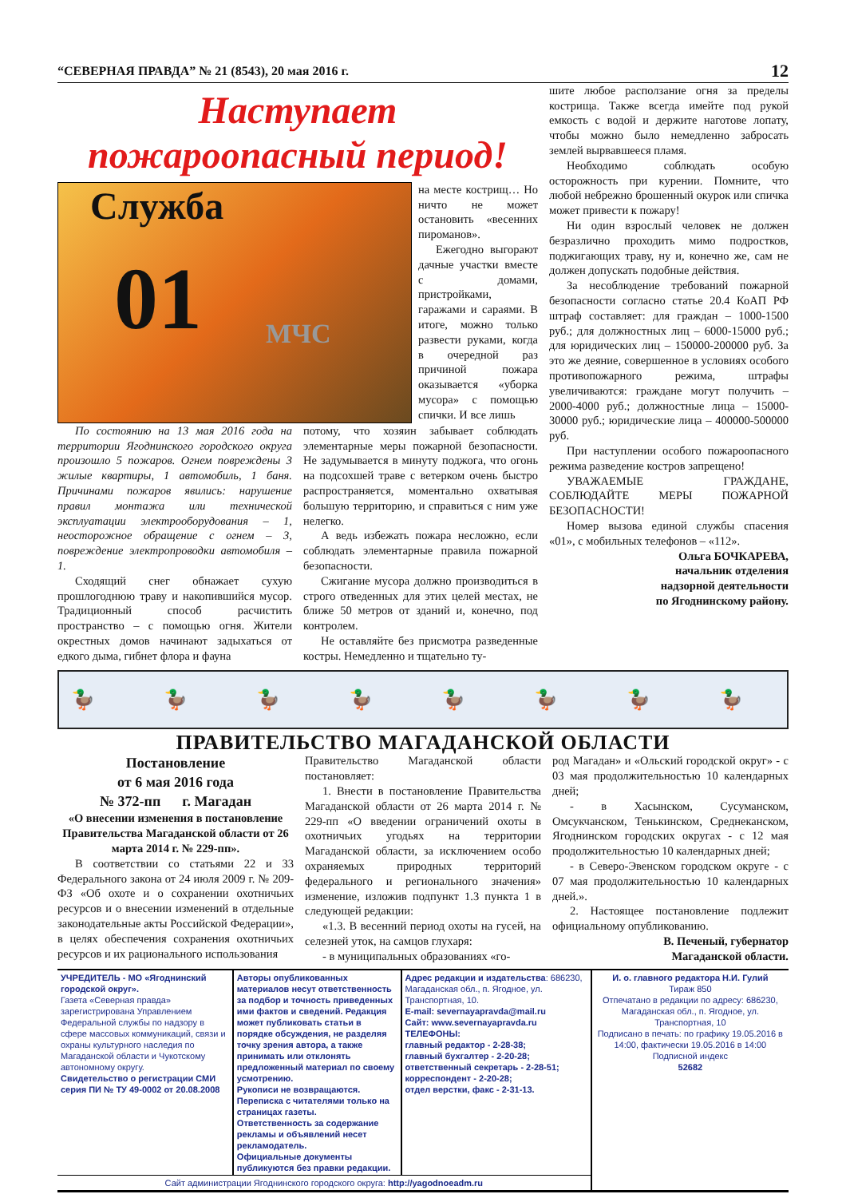“СЕВЕРНАЯ ПРАВДА” № 21 (8543), 20 мая 2016 г. 12
Наступает
пожароопасный период!
Служба
01 МЧС
на месте кострищ… Но ничто не может остановить «весенних пироманов».
Ежегодно выгорают дачные участки вместе с домами, пристройками, гаражами и сараями. В итоге, можно только развести руками, когда в очередной раз причиной пожара оказывается «уборка мусора» с помощью спички. И все лишь
По состоянию на 13 мая 2016 года на территории Ягоднинского городского округа произошло 5 пожаров. Огнем повреждены 3 жилые квартиры, 1 автомобиль, 1 баня. Причинами пожаров явились: нарушение правил монтажа или технической эксплуатации электрооборудования – 1, неосторожное обращение с огнем – 3, повреждение электропроводки автомобиля – 1.
Сходящий снег обнажает сухую прошлогоднюю траву и накопившийся мусор. Традиционный способ расчистить пространство – с помощью огня. Жители окрестных домов начинают задыхаться от едкого дыма, гибнет флора и фауна
потому, что хозяин забывает соблюдать элементарные меры пожарной безопасности. Не задумывается в минуту поджога, что огонь на подсохшей траве с ветерком очень быстро распространяется, моментально охватывая большую территорию, и справиться с ним уже нелегко.
А ведь избежать пожара несложно, если соблюдать элементарные правила пожарной безопасности.
Сжигание мусора должно производиться в строго отведенных для этих целей местах, не ближе 50 метров от зданий и, конечно, под контролем.
Не оставляйте без присмотра разведенные костры. Немедленно и тщательно ту-
шите любое расползание огня за пределы кострища. Также всегда имейте под рукой емкость с водой и держите наготове лопату, чтобы можно было немедленно забросать землей вырвавшееся пламя.
Необходимо соблюдать особую осторожность при курении. Помните, что любой небрежно брошенный окурок или спичка может привести к пожару!
Ни один взрослый человек не должен безразлично проходить мимо подростков, поджигающих траву, ну и, конечно же, сам не должен допускать подобные действия.
За несоблюдение требований пожарной безопасности согласно статье 20.4 КоАП РФ штраф составляет: для граждан – 1000-1500 руб.; для должностных лиц – 6000-15000 руб.; для юридических лиц – 150000-200000 руб. За это же деяние, совершенное в условиях особого противопожарного режима, штрафы увеличиваются: граждане могут получить – 2000-4000 руб.; должностные лица – 15000-30000 руб.; юридические лица – 400000-500000 руб.
При наступлении особого пожароопасного режима разведение костров запрещено!
УВАЖАЕМЫЕ ГРАЖДАНЕ, СОБЛЮДАЙТЕ МЕРЫ ПОЖАРНОЙ БЕЗОПАСНОСТИ!
Номер вызова единой службы спасения «01», с мобильных телефонов – «112».
Ольга БОЧКАРЕВА,
начальник отделения
надзорной деятельности
по Ягоднинскому району.
🦆 🦆 🦆 🦆 🦆 🦆 🦆 🦆
ПРАВИТЕЛЬСТВО МАГАДАНСКОЙ ОБЛАСТИ
Постановление
от 6 мая 2016 года
№ 372-пп г. Магадан
«О внесении изменения в постановление Правительства Магаданской области от 26 марта 2014 г. № 229-пп».
В соответствии со статьями 22 и 33 Федерального закона от 24 июля 2009 г. № 209-ФЗ «Об охоте и о сохранении охотничьих ресурсов и о внесении изменений в отдельные законодательные акты Российской Федерации», в целях обеспечения сохранения охотничьих ресурсов и их рационального использования
Правительство Магаданской области постановляет:
1. Внести в постановление Правительства Магаданской области от 26 марта 2014 г. № 229-пп «О введении ограничений охоты в охотничьих угодьях на территории Магаданской области, за исключением особо охраняемых природных территорий федерального и регионального значения» изменение, изложив подпункт 1.3 пункта 1 в следующей редакции:
«1.3. В весенний период охоты на гусей, на селезней уток, на самцов глухаря:
- в муниципальных образованиях «го-
род Магадан» и «Ольский городской округ» - с 03 мая продолжительностью 10 календарных дней;
- в Хасынском, Сусуманском, Омсукчанском, Тенькинском, Среднеканском, Ягоднинском городских округах - с 12 мая продолжительностью 10 календарных дней;
- в Северо-Эвенском городском округе - с 07 мая продолжительностью 10 календарных дней.».
2. Настоящее постановление подлежит официальному опубликованию.
В. Печеный, губернатор
Магаданской области.
| УЧРЕДИТЕЛЬ - МО «Ягоднинский городской округ». Газета «Северная правда» зарегистрирована Управлением Федеральной службы по надзору в сфере массовых коммуникаций, связи и охраны культурного наследия по Магаданской области и Чукотскому автономному округу. Свидетельство о регистрации СМИ серия ПИ № ТУ 49-0002 от 20.08.2008 | Авторы опубликованных материалов несут ответственность за подбор и точность приведенных ими фактов и сведений. Редакция может публиковать статьи в порядке обсуждения, не разделяя точку зрения автора, а также принимать или отклонять предложенный материал по своему усмотрению. Рукописи не возвращаются. Переписка с читателями только на страницах газеты. Ответственность за содержание рекламы и объявлений несет рекламодатель. Официальные документы публикуются без правки редакции. | Адрес редакции и издательства : 686230, Магаданская обл., п. Ягодное, ул. Транспортная, 10. E-mail: severnayapravda@mail.ru Сайт: www.severnayapravda.ru ТЕЛЕФОНЫ: главный редактор - 2-28-38; главный бухгалтер - 2-20-28; ответственный секретарь - 2-28-51; корреспондент - 2-20-28; отдел верстки, факс - 2-31-13. | И. о. главного редактора Н.И. Гулий Тираж 850 Отпечатано в редакции по адресу: 686230, Магаданская обл., п. Ягодное, ул. Транспортная, 10 Подписано в печать: по графику 19.05.2016 в 14:00, фактически 19.05.2016 в 14:00 Подписной индекс 52682 |
| Сайт администрации Ягоднинского городского округа: http://yagodnoeadm.ru | | | |